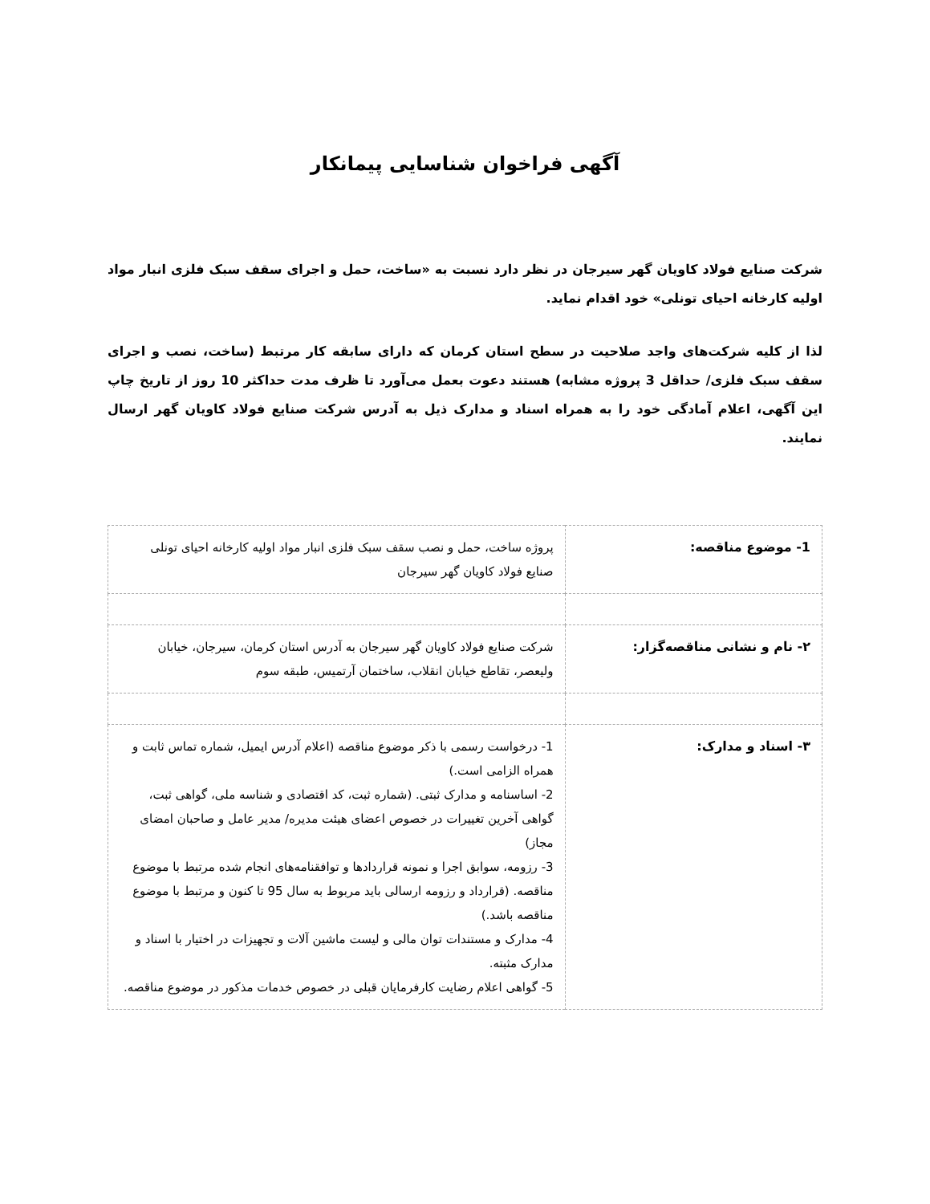آگهی فراخوان شناسایی پیمانکار
شرکت صنایع فولاد کاویان گهر سیرجان در نظر دارد نسبت به «ساخت، حمل و اجرای سقف سبک فلزی انبار مواد اولیه کارخانه احیای تونلی» خود اقدام نماید.
لذا از کلیه شرکت‌های واجد صلاحیت در سطح استان کرمان که دارای سابقه کار مرتبط (ساخت، نصب و اجرای سقف سبک فلزی/ حداقل 3 پروژه مشابه) هستند دعوت بعمل می‌آورد تا ظرف مدت حداکثر 10 روز از تاریخ چاپ این آگهی، اعلام آمادگی خود را به همراه اسناد و مدارک ذیل به آدرس شرکت صنایع فولاد کاویان گهر ارسال نمایند.
| 1- موضوع مناقصه: | پروژه ساخت، حمل و نصب سقف سبک فلزی انبار مواد اولیه کارخانه احیای تونلی صنایع فولاد کاویان گهر سیرجان |
| ۲- نام و نشانی مناقصه‌گزار: | شرکت صنایع فولاد کاویان گهر سیرجان به آدرس استان کرمان، سیرجان، خیابان ولیعصر، تقاطع خیابان انقلاب، ساختمان آرتمیس، طبقه سوم |
| ۳- اسناد و مدارک: | 1- درخواست رسمی با ذکر موضوع مناقصه (اعلام آدرس ایمیل، شماره تماس ثابت و همراه الزامی است.) 2- اساسنامه و مدارک ثبتی. (شماره ثبت، کد اقتصادی و شناسه ملی، گواهی ثبت، گواهی آخرین تغییرات در خصوص اعضای هیئت مدیره/ مدیر عامل و صاحبان امضای مجاز) 3- رزومه، سوابق اجرا و نمونه قراردادها و توافقنامه‌های انجام شده مرتبط با موضوع مناقصه. (قرارداد و رزومه ارسالی باید مربوط به سال 95 تا کنون و مرتبط با موضوع مناقصه باشد.) 4- مدارک و مستندات توان مالی و لیست ماشین آلات و تجهیزات در اختیار با اسناد و مدارک مثبته. 5- گواهی اعلام رضایت کارفرمایان قبلی در خصوص خدمات مذکور در موضوع مناقصه. |